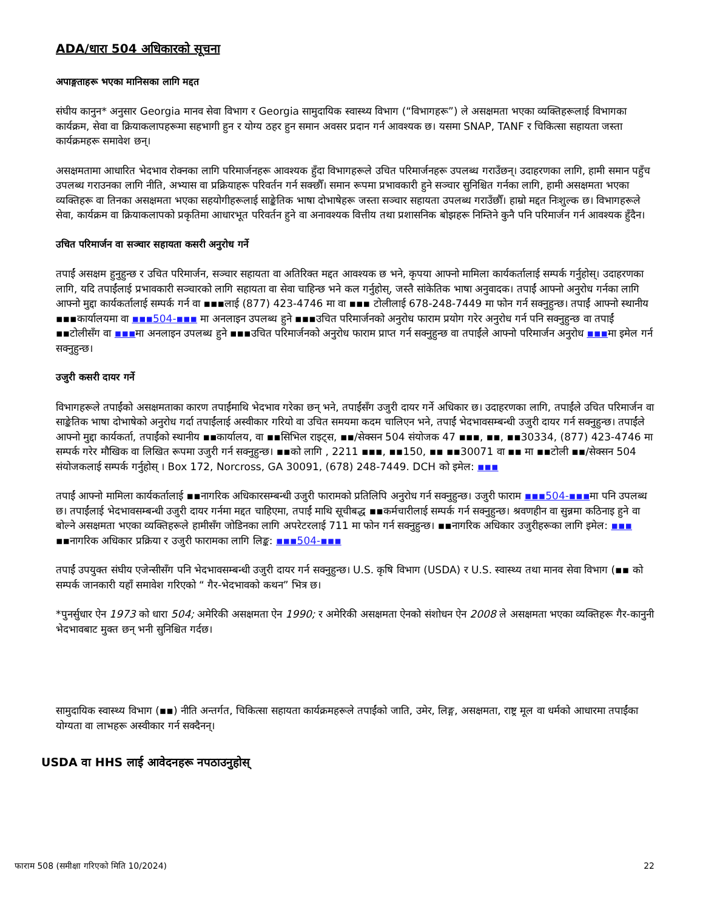ADA/धारा 504 अधिकारको सूचना
अपाङ्गताहरू भएका मानिसका लागि मद्दत
संघीय कानुन* अनुसार Georgia मानव सेवा विभाग र Georgia सामुदायिक स्वास्थ्य विभाग (“विभागहरू”) ले असक्षमता भएका व्यक्तिहरूलाई विभागका कार्यक्रम, सेवा वा क्रियाकलापहरूमा सहभागी हुन र योग्य ठहर हुन समान अवसर प्रदान गर्न आवश्यक छ। यसमा SNAP, TANF र चिकित्सा सहायता जस्ता कार्यक्रमहरू समावेश छन्।
असक्षमतामा आधारित भेदभाव रोक्नका लागि परिमार्जनहरू आवश्यक हुँदा विभागहरूले उचित परिमार्जनहरू उपलब्ध गराउँछन्। उदाहरणका लागि, हामी समान पहुँच उपलब्ध गराउनका लागि नीति, अभ्यास वा प्रक्रियाहरू परिवर्तन गर्न सक्छौँ। समान रूपमा प्रभावकारी हुने सञ्चार सुनिश्चित गर्नका लागि, हामी असक्षमता भएका व्यक्तिहरू वा तिनका असक्षमता भएका सहयोगीहरूलाई साङ्केतिक भाषा दोभाषेहरू जस्ता सञ्चार सहायता उपलब्ध गराउँछौँ। हाम्रो मद्दत निःशुल्क छ। विभागहरूले सेवा, कार्यक्रम वा क्रियाकलापको प्रकृतिमा आधारभूत परिवर्तन हुने वा अनावश्यक वित्तीय तथा प्रशासनिक बोझहरू निम्तिने कुनै पनि परिमार्जन गर्न आवश्यक हुँदैन।
उचित परिमार्जन वा सञ्चार सहायता कसरी अनुरोध गर्ने
तपाईं असक्षम हुनुहुन्छ र उचित परिमार्जन, सञ्चार सहायता वा अतिरिक्त मद्दत आवश्यक छ भने, कृपया आफ्नो मामिला कार्यकर्तालाई सम्पर्क गर्नुहोस्। उदाहरणका लागि, यदि तपाईंलाई प्रभावकारी सञ्चारको लागि सहायता वा सेवा चाहिन्छ भने कल गर्नुहोस्, जस्तै सांकेतिक भाषा अनुवादक। तपाईं आफ्नो अनुरोध गर्नका लागि आफ्नो मुद्दा कार्यकर्तालाई सम्पर्क गर्न वा ▪▪▪लाई (877) 423-4746 मा वा ▪▪▪ टोलीलाई 678-248-7449 मा फोन गर्न सक्नुहुन्छ। तपाईं आफ्नो स्थानीय ▪▪▪कार्यालयमा वा ▪▪▪504-▪▪▪ मा अनलाइन उपलब्ध हुने ▪▪▪उचित परिमार्जनको अनुरोध फाराम प्रयोग गरेर अनुरोध गर्न पनि सक्नुहुन्छ वा तपाईं ▪▪टोलीसँग वा ▪▪▪मा अनलाइन उपलब्ध हुने ▪▪▪उचित परिमार्जनको अनुरोध फाराम प्राप्त गर्न सक्नुहुन्छ वा तपाईंले आफ्नो परिमार्जन अनुरोध ▪▪▪मा इमेल गर्न सक्नुहुन्छ।
उजुरी कसरी दायर गर्ने
विभागहरूले तपाईंको असक्षमताका कारण तपाईंमाथि भेदभाव गरेका छन् भने, तपाईंसँग उजुरी दायर गर्ने अधिकार छ। उदाहरणका लागि, तपाईंले उचित परिमार्जन वा साङ्केतिक भाषा दोभाषेको अनुरोध गर्दा तपाईंलाई अस्वीकार गरियो वा उचित समयमा कदम चालिएन भने, तपाईं भेदभावसम्बन्धी उजुरी दायर गर्न सक्नुहुन्छ। तपाईंले आफ्नो मुद्दा कार्यकर्ता, तपाईंको स्थानीय ▪▪कार्यालय, वा ▪▪सिभिल राइट्स, ▪▪/सेक्सन 504 संयोजक 47 ▪▪▪, ▪▪, ▪▪30334, (877) 423-4746 मा सम्पर्क गरेर मौखिक वा लिखित रूपमा उजुरी गर्न सक्नुहुन्छ। ▪▪को लागि , 2211 ▪▪▪, ▪▪150, ▪▪ ▪▪30071 वा ▪▪ मा ▪▪टोली ▪▪/सेक्सन 504 संयोजकलाई सम्पर्क गर्नुहोस् । Box 172, Norcross, GA 30091, (678) 248-7449. DCH को इमेल: ▪▪▪
तपाईं आफ्नो मामिला कार्यकर्तालाई ▪▪नागरिक अधिकारसम्बन्धी उजुरी फारामको प्रतिलिपि अनुरोध गर्न सक्नुहुन्छ। उजुरी फाराम ▪▪▪504-▪▪▪मा पनि उपलब्ध छ। तपाईंलाई भेदभावसम्बन्धी उजुरी दायर गर्नमा मद्दत चाहिएमा, तपाईं माथि सूचीबद्ध ▪▪कर्मचारीलाई सम्पर्क गर्न सक्नुहुन्छ। श्रवणहीन वा सुन्नमा कठिनाइ हुने वा बोल्ने असक्षमता भएका व्यक्तिहरूले हामीसँग जोडिनका लागि अपरेटरलाई 711 मा फोन गर्न सक्नुहुन्छ। ▪▪नागरिक अधिकार उजुरीहरूका लागि इमेल: ▪▪▪ ▪▪नागरिक अधिकार प्रक्रिया र उजुरी फारामका लागि लिङ्क: ▪▪▪504-▪▪▪
तपाईं उपयुक्त संघीय एजेन्सीसँग पनि भेदभावसम्बन्धी उजुरी दायर गर्न सक्नुहुन्छ। U.S. कृषि विभाग (USDA) र U.S. स्वास्थ्य तथा मानव सेवा विभाग (▪▪ को सम्पर्क जानकारी यहाँ समावेश गरिएको “ गैर-भेदभावको कथन” भित्र छ।
*पुनर्सुधार ऐन 1973 को धारा 504; अमेरिकी असक्षमता ऐन 1990; र अमेरिकी असक्षमता ऐनको संशोधन ऐन 2008 ले असक्षमता भएका व्यक्तिहरू गैर-कानुनी भेदभावबाट मुक्त छन् भनी सुनिश्चित गर्दछ।
सामुदायिक स्वास्थ्य विभाग (▪▪) नीति अन्तर्गत, चिकित्सा सहायता कार्यक्रमहरूले तपाईंको जाति, उमेर, लिङ्ग, असक्षमता, राष्ट्र मूल वा धर्मको आधारमा तपाईंका योग्यता वा लाभहरू अस्वीकार गर्न सक्दैनन्।
USDA वा HHS लाई आवेदनहरू नपठाउनुहोस्
फाराम 508 (समीक्षा गरिएको मिति 10/2024) 22